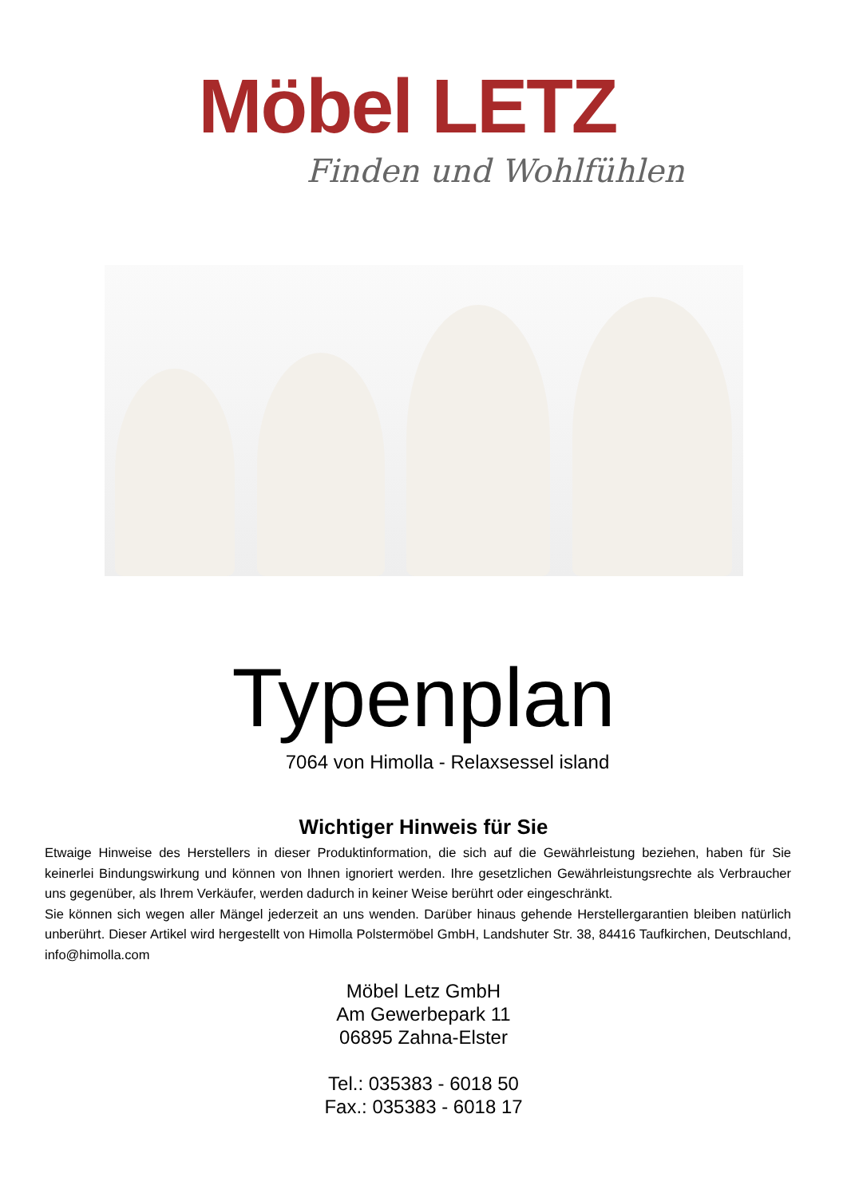Möbel LETZ
Finden und Wohlfühlen
Typenplan
7064 von Himolla - Relaxsessel island
Wichtiger Hinweis für Sie
Etwaige Hinweise des Herstellers in dieser Produktinformation, die sich auf die Gewährleistung beziehen, haben für Sie keinerlei Bindungswirkung und können von Ihnen ignoriert werden. Ihre gesetzlichen Gewährleistungsrechte als Verbraucher uns gegenüber, als Ihrem Verkäufer, werden dadurch in keiner Weise berührt oder eingeschränkt.
Sie können sich wegen aller Mängel jederzeit an uns wenden. Darüber hinaus gehende Herstellergarantien bleiben natürlich unberührt. Dieser Artikel wird hergestellt von Himolla Polstermöbel GmbH, Landshuter Str. 38, 84416 Taufkirchen, Deutschland, info@himolla.com
Möbel Letz GmbH
Am Gewerbepark 11
06895 Zahna-Elster
Tel.: 035383 - 6018 50
Fax.: 035383 - 6018 17